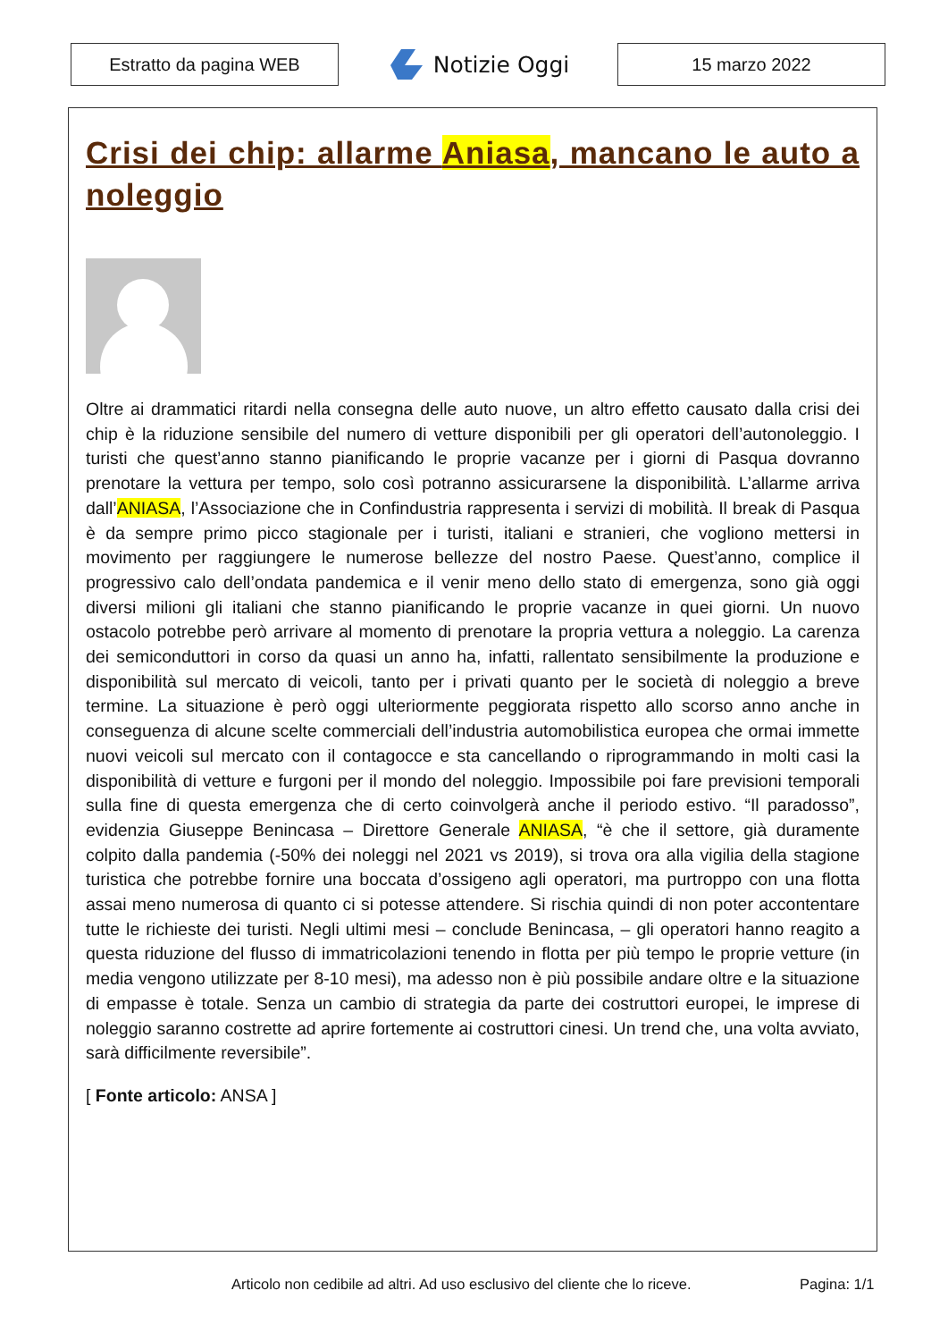Estratto da pagina WEB
Notizie Oggi
15 marzo 2022
Crisi dei chip: allarme Aniasa, mancano le auto a noleggio
Oltre ai drammatici ritardi nella consegna delle auto nuove, un altro effetto causato dalla crisi dei chip è la riduzione sensibile del numero di vetture disponibili per gli operatori dell’autonoleggio. I turisti che quest’anno stanno pianificando le proprie vacanze per i giorni di Pasqua dovranno prenotare la vettura per tempo, solo così potranno assicurarsene la disponibilità. L’allarme arriva dall’ANIASA, l’Associazione che in Confindustria rappresenta i servizi di mobilità. Il break di Pasqua è da sempre primo picco stagionale per i turisti, italiani e stranieri, che vogliono mettersi in movimento per raggiungere le numerose bellezze del nostro Paese. Quest’anno, complice il progressivo calo dell’ondata pandemica e il venir meno dello stato di emergenza, sono già oggi diversi milioni gli italiani che stanno pianificando le proprie vacanze in quei giorni. Un nuovo ostacolo potrebbe però arrivare al momento di prenotare la propria vettura a noleggio. La carenza dei semiconduttori in corso da quasi un anno ha, infatti, rallentato sensibilmente la produzione e disponibilità sul mercato di veicoli, tanto per i privati quanto per le società di noleggio a breve termine. La situazione è però oggi ulteriormente peggiorata rispetto allo scorso anno anche in conseguenza di alcune scelte commerciali dell’industria automobilistica europea che ormai immette nuovi veicoli sul mercato con il contagocce e sta cancellando o riprogrammando in molti casi la disponibilità di vetture e furgoni per il mondo del noleggio. Impossibile poi fare previsioni temporali sulla fine di questa emergenza che di certo coinvolgerà anche il periodo estivo. “Il paradosso”, evidenzia Giuseppe Benincasa – Direttore Generale ANIASA, “è che il settore, già duramente colpito dalla pandemia (-50% dei noleggi nel 2021 vs 2019), si trova ora alla vigilia della stagione turistica che potrebbe fornire una boccata d’ossigeno agli operatori, ma purtroppo con una flotta assai meno numerosa di quanto ci si potesse attendere. Si rischia quindi di non poter accontentare tutte le richieste dei turisti. Negli ultimi mesi – conclude Benincasa, – gli operatori hanno reagito a questa riduzione del flusso di immatricolazioni tenendo in flotta per più tempo le proprie vetture (in media vengono utilizzate per 8-10 mesi), ma adesso non è più possibile andare oltre e la situazione di empasse è totale. Senza un cambio di strategia da parte dei costruttori europei, le imprese di noleggio saranno costrette ad aprire fortemente ai costruttori cinesi. Un trend che, una volta avviato, sarà difficilmente reversibile”.
[ Fonte articolo: ANSA ]
Articolo non cedibile ad altri. Ad uso esclusivo del cliente che lo riceve.
Pagina: 1/1